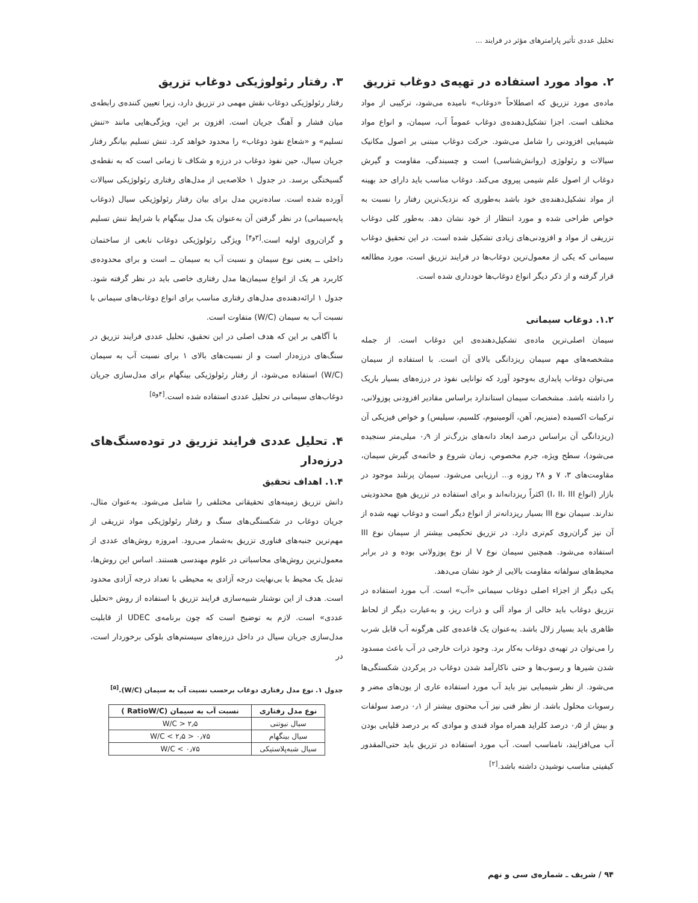تحلیل عددی تأثیر پارامترهای مؤثر در فرایند ...
۲. مواد مورد استفاده در تهیه‌ی دوغاب تزریق
ماده‌ی مورد تزریق که اصطلاحاً «دوغاب» نامیده می‌شود، ترکیبی از مواد مختلف است. اجزا تشکیل‌دهنده‌ی دوغاب عموماً آب، سیمان، و انواع مواد شیمیایی افزودنی را شامل می‌شود. حرکت دوغاب مبتنی بر اصول مکانیک سیالات و رئولوژی (روانش‌شناسی) است و چسبندگی، مقاومت و گیرش دوغاب از اصول علم شیمی پیروی می‌کند. دوغاب مناسب باید دارای حد بهینه از مواد تشکیل‌دهنده‌ی خود باشد به‌طوری که نزدیک‌ترین رفتار را نسبت به خواص طراحی شده و مورد انتظار از خود نشان دهد. به‌طور کلی دوغاب تزریقی از مواد و افزودنی‌های زیادی تشکیل شده است. در این تحقیق دوغاب سیمانی که یکی از معمول‌ترین دوغاب‌ها در فرایند تزریق است، مورد مطالعه قرار گرفته و از ذکر دیگر انواع دوغاب‌ها خودداری شده است.
۱.۲. دوغاب سیمانی
سیمان اصلی‌ترین ماده‌ی تشکیل‌دهنده‌ی این دوغاب است. از جمله مشخصه‌های مهم سیمان ریزدانگی بالای آن است. با استفاده از سیمان می‌توان دوغاب پایداری به‌وجود آورد که توانایی نفوذ در درزه‌های بسیار باریک را داشته باشد. مشخصات سیمان استاندارد براساس مقادیر افزودنی پوزولانی، ترکیبات اکسیده (منیزیم، آهن، آلومینیوم، کلسیم، سیلیس) و خواص فیزیکی آن (ریزدانگی آن براساس درصد ابعاد دانه‌های بزرگ‌تر از ۰٫۹ میلی‌متر سنجیده می‌شود)، سطح ویژه، جرم مخصوص، زمان شروع و خاتمه‌ی گیرش سیمان، مقاومت‌های ۳، ۷ و ۲۸ روزه و... ارزیابی می‌شود. سیمان پرتلند موجود در بازار (انواع I، II، III) اکثراً ریزدانه‌اند و برای استفاده در تزریق هیچ محدودیتی ندارند. سیمان نوع III بسیار ریزدانه‌تر از انواع دیگر است و دوغاب تهیه شده از آن نیز گران‌روی کم‌تری دارد. در تزریق تحکیمی بیشتر از سیمان نوع III استفاده می‌شود. همچنین سیمان نوع V از نوع پوزولانی بوده و در برابر محیط‌های سولفاته مقاومت بالایی از خود نشان می‌دهد.
یکی دیگر از اجزاء اصلی دوغاب سیمانی «آب» است. آب مورد استفاده در تزریق دوغاب باید خالی از مواد آلی و ذرات ریز، و به‌عبارت دیگر از لحاظ ظاهری باید بسیار زلال باشد. به‌عنوان یک قاعده‌ی کلی هرگونه آب قابل شرب را می‌توان در تهیه‌ی دوغاب به‌کار برد. وجود ذرات خارجی در آب باعث مسدود شدن شیرها و رسوب‌ها و حتی ناکارآمد شدن دوغاب در پرکردن شکستگی‌ها می‌شود. از نظر شیمیایی نیز باید آب مورد استفاده عاری از یون‌های مضر و رسوبات محلول باشد. از نظر فنی نیز آب محتوی بیشتر از ۰٫۱ درصد سولفات و بیش از ۰٫۵ درصد کلراید همراه مواد قندی و موادی که بر درصد قلیایی بودن آب می‌افزایند، نامناسب است. آب مورد استفاده در تزریق باید حتی‌المقدور کیفیتی مناسب نوشیدن داشته باشد.<sup>[۲]</sup>
۳. رفتار رئولوژیکی دوغاب تزریق
رفتار رئولوژیکی دوغاب نقش مهمی در تزریق دارد، زیرا تعیین کننده‌ی رابطه‌ی میان فشار و آهنگ جریان است. افزون بر این، ویژگی‌هایی مانند «تنش تسلیم» و «شعاع نفوذ دوغاب» را محدود خواهد کرد. تنش تسلیم بیانگر رفتار جریان سیال، حین نفوذ دوغاب در درزه و شکاف تا زمانی است که به نقطه‌ی گسیختگی برسد. در جدول ۱ خلاصه‌یی از مدل‌های رفتاری رئولوژیکی سیالات آورده شده است. ساده‌ترین مدل برای بیان رفتار رئولوژیکی سیال (دوغاب پایه‌سیمانی) در نظر گرفتن آن به‌عنوان یک مدل بینگهام با شرایط تنش تسلیم و گران‌روی اولیه است.<sup>[۳و۴]</sup> ویژگی رئولوژیکی دوغاب تابعی از ساختمان داخلی ــ یعنی نوع سیمان و نسبت آب به سیمان ــ است و برای محدوده‌ی کاربرد هر یک از انواع سیمان‌ها مدل رفتاری خاصی باید در نظر گرفته شود. جدول ۱ ارائه‌دهنده‌ی مدل‌های رفتاری مناسب برای انواع دوغاب‌های سیمانی با نسبت آب به سیمان (W/C) متفاوت است.
با آگاهی بر این که هدف اصلی در این تحقیق، تحلیل عددی فرایند تزریق در سنگ‌های درزه‌دار است و از نسبت‌های بالای ۱ برای نسبت آب به سیمان (W/C) استفاده می‌شود، از رفتار رئولوژیکی بینگهام برای مدل‌سازی جریان دوغاب‌های سیمانی در تحلیل عددی استفاده شده است.<sup>[۴و۵]</sup>
۴. تحلیل عددی فرایند تزریق در توده‌سنگ‌های درزه‌دار
۱.۴. اهداف تحقیق
دانش تزریق زمینه‌های تحقیقاتی مختلفی را شامل می‌شود. به‌عنوان مثال، جریان دوغاب در شکستگی‌های سنگ و رفتار رئولوژیکی مواد تزریقی از مهم‌ترین جنبه‌های فناوری تزریق به‌شمار می‌رود. امروزه روش‌های عددی از معمول‌ترین روش‌های محاسباتی در علوم مهندسی هستند. اساس این روش‌ها، تبدیل یک محیط با بی‌نهایت درجه آزادی به محیطی با تعداد درجه آزادی محدود است. هدف از این نوشتار شبیه‌سازی فرایند تزریق با استفاده از روش «تحلیل عددی» است. لازم به توضیح است که چون برنامه‌ی UDEC از قابلیت مدل‌سازی جریان سیال در داخل درزه‌های سیستم‌های بلوکی برخوردار است، در
جدول ۱. نوع مدل رفتاری دوغاب برحسب نسبت آب به سیمان (W/C).<sup>[۵]</sup>
| نوع مدل رفتاری | نسبت آب به سیمان (RatioW/C ) |
| --- | --- |
| سیال نیوتنی | W/C > ۲٫۵ |
| سیال بینگهام | ۰٫۷۵ < W/C < ۲٫۵ |
| سیال شبه‌پلاستیکی | W/C < ۰٫۷۵ |
۹۴ / شریف ـ شماره‌ی سی و نهم